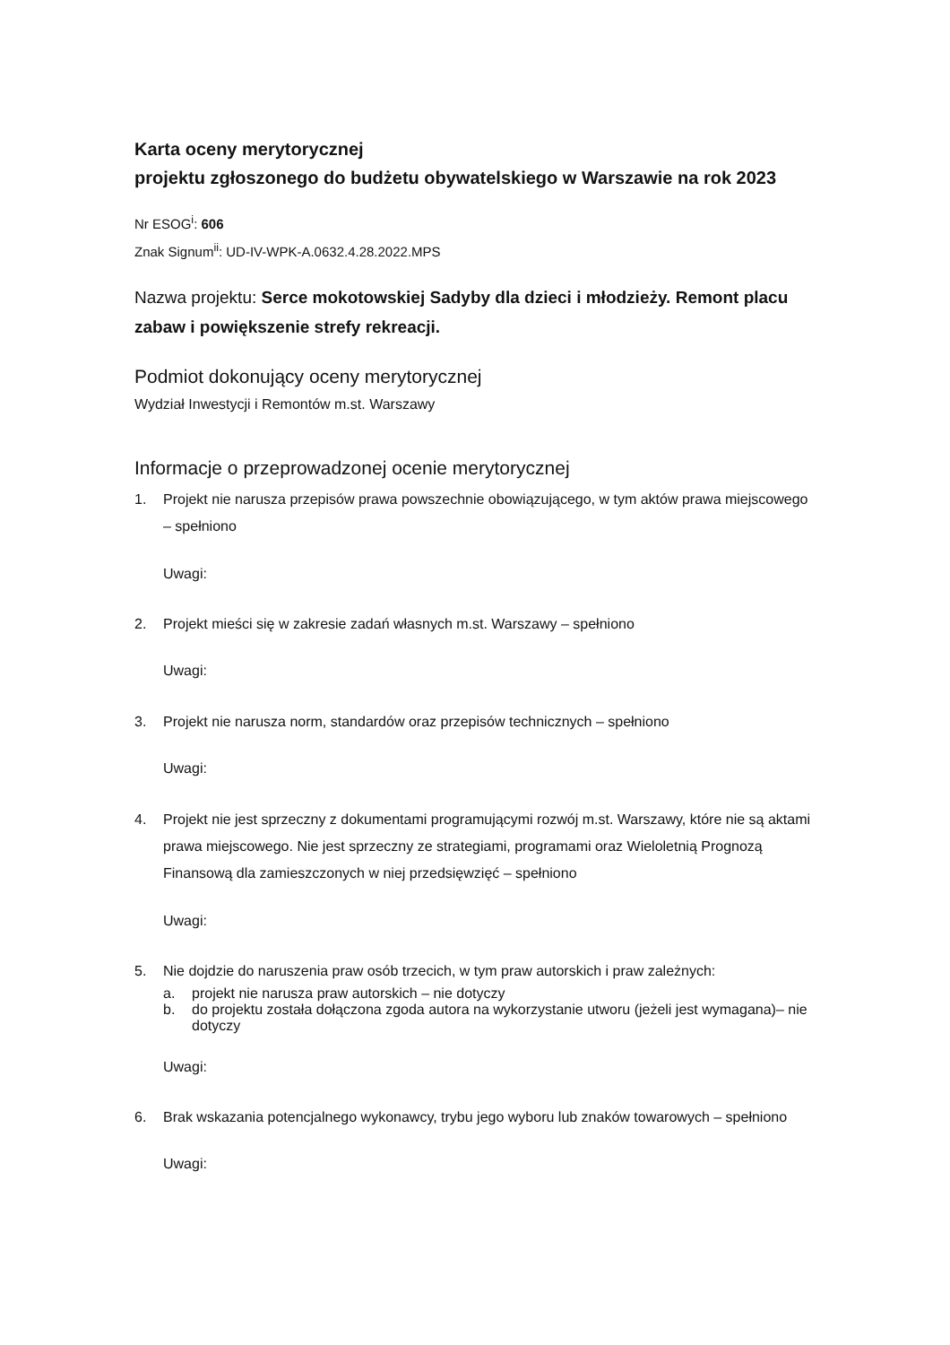Karta oceny merytorycznej
projektu zgłoszonego do budżetu obywatelskiego w Warszawie na rok 2023
Nr ESOG<sup>i</sup>: 606
Znak Signum<sup>ii</sup>: UD-IV-WPK-A.0632.4.28.2022.MPS
Nazwa projektu: Serce mokotowskiej Sadyby dla dzieci i młodzieży. Remont placu zabaw i powiększenie strefy rekreacji.
Podmiot dokonujący oceny merytorycznej
Wydział Inwestycji i Remontów m.st. Warszawy
Informacje o przeprowadzonej ocenie merytorycznej
1. Projekt nie narusza przepisów prawa powszechnie obowiązującego, w tym aktów prawa miejscowego – spełniono
Uwagi:
2. Projekt mieści się w zakresie zadań własnych m.st. Warszawy – spełniono
Uwagi:
3. Projekt nie narusza norm, standardów oraz przepisów technicznych – spełniono
Uwagi:
4. Projekt nie jest sprzeczny z dokumentami programującymi rozwój m.st. Warszawy, które nie są aktami prawa miejscowego. Nie jest sprzeczny ze strategiami, programami oraz Wieloletnią Prognozą Finansową dla zamieszczonych w niej przedsięwzięć – spełniono
Uwagi:
5. Nie dojdzie do naruszenia praw osób trzecich, w tym praw autorskich i praw zależnych:
a. projekt nie narusza praw autorskich – nie dotyczy
b. do projektu została dołączona zgoda autora na wykorzystanie utworu (jeżeli jest wymagana)– nie dotyczy
Uwagi:
6. Brak wskazania potencjalnego wykonawcy, trybu jego wyboru lub znaków towarowych – spełniono
Uwagi: